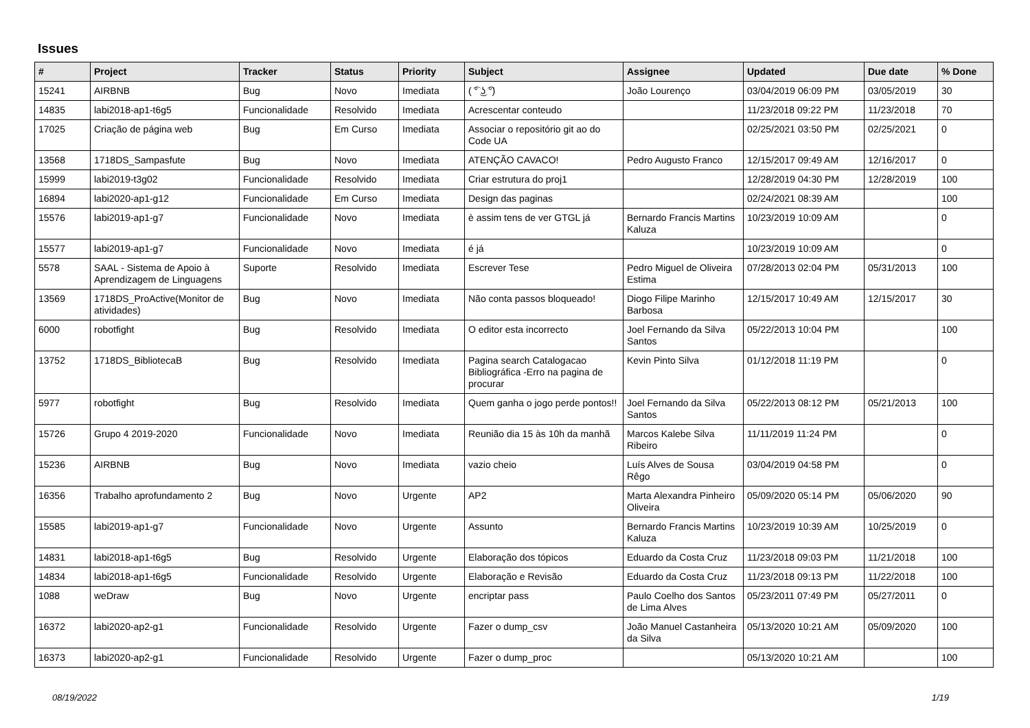Issues
| # | Project | Tracker | Status | Priority | Subject | Assignee | Updated | Due date | % Done |
| --- | --- | --- | --- | --- | --- | --- | --- | --- | --- |
| 15241 | AIRBNB | Bug | Novo | Imediata | ( ͡° ͜ʖ ͡°) | João Lourenço | 03/04/2019 06:09 PM | 03/05/2019 | 30 |
| 14835 | labi2018-ap1-t6g5 | Funcionalidade | Resolvido | Imediata | Acrescentar conteudo | | 11/23/2018 09:22 PM | 11/23/2018 | 70 |
| 17025 | Criação de página web | Bug | Em Curso | Imediata | Associar o repositório git ao do Code UA | | 02/25/2021 03:50 PM | 02/25/2021 | 0 |
| 13568 | 1718DS_Sampasfute | Bug | Novo | Imediata | ATENÇÃO CAVACO! | Pedro Augusto Franco | 12/15/2017 09:49 AM | 12/16/2017 | 0 |
| 15999 | labi2019-t3g02 | Funcionalidade | Resolvido | Imediata | Criar estrutura do proj1 | | 12/28/2019 04:30 PM | 12/28/2019 | 100 |
| 16894 | labi2020-ap1-g12 | Funcionalidade | Em Curso | Imediata | Design das paginas | | 02/24/2021 08:39 AM | | 100 |
| 15576 | labi2019-ap1-g7 | Funcionalidade | Novo | Imediata | è assim tens de ver GTGL já | Bernardo Francis Martins Kaluza | 10/23/2019 10:09 AM | | 0 |
| 15577 | labi2019-ap1-g7 | Funcionalidade | Novo | Imediata | é já | | 10/23/2019 10:09 AM | | 0 |
| 5578 | SAAL - Sistema de Apoio à Aprendizagem de Linguagens | Suporte | Resolvido | Imediata | Escrever Tese | Pedro Miguel de Oliveira Estima | 07/28/2013 02:04 PM | 05/31/2013 | 100 |
| 13569 | 1718DS_ProActive(Monitor de atividades) | Bug | Novo | Imediata | Não conta passos bloqueado! | Diogo Filipe Marinho Barbosa | 12/15/2017 10:49 AM | 12/15/2017 | 30 |
| 6000 | robotfight | Bug | Resolvido | Imediata | O editor esta incorrecto | Joel Fernando da Silva Santos | 05/22/2013 10:04 PM | | 100 |
| 13752 | 1718DS_BibliotecaB | Bug | Resolvido | Imediata | Pagina search Catalogacao Bibliográfica -Erro na pagina de procurar | Kevin Pinto Silva | 01/12/2018 11:19 PM | | 0 |
| 5977 | robotfight | Bug | Resolvido | Imediata | Quem ganha o jogo perde pontos!! | Joel Fernando da Silva Santos | 05/22/2013 08:12 PM | 05/21/2013 | 100 |
| 15726 | Grupo 4 2019-2020 | Funcionalidade | Novo | Imediata | Reunião dia 15 às 10h da manhã | Marcos Kalebe Silva Ribeiro | 11/11/2019 11:24 PM | | 0 |
| 15236 | AIRBNB | Bug | Novo | Imediata | vazio cheio | Luís Alves de Sousa Rêgo | 03/04/2019 04:58 PM | | 0 |
| 16356 | Trabalho aprofundamento 2 | Bug | Novo | Urgente | AP2 | Marta Alexandra Pinheiro Oliveira | 05/09/2020 05:14 PM | 05/06/2020 | 90 |
| 15585 | labi2019-ap1-g7 | Funcionalidade | Novo | Urgente | Assunto | Bernardo Francis Martins Kaluza | 10/23/2019 10:39 AM | 10/25/2019 | 0 |
| 14831 | labi2018-ap1-t6g5 | Bug | Resolvido | Urgente | Elaboração dos tópicos | Eduardo da Costa Cruz | 11/23/2018 09:03 PM | 11/21/2018 | 100 |
| 14834 | labi2018-ap1-t6g5 | Funcionalidade | Resolvido | Urgente | Elaboração e Revisão | Eduardo da Costa Cruz | 11/23/2018 09:13 PM | 11/22/2018 | 100 |
| 1088 | weDraw | Bug | Novo | Urgente | encriptar pass | Paulo Coelho dos Santos de Lima Alves | 05/23/2011 07:49 PM | 05/27/2011 | 0 |
| 16372 | labi2020-ap2-g1 | Funcionalidade | Resolvido | Urgente | Fazer o dump_csv | João Manuel Castanheira da Silva | 05/13/2020 10:21 AM | 05/09/2020 | 100 |
| 16373 | labi2020-ap2-g1 | Funcionalidade | Resolvido | Urgente | Fazer o dump_proc | | 05/13/2020 10:21 AM | | 100 |
08/19/2022 1/19